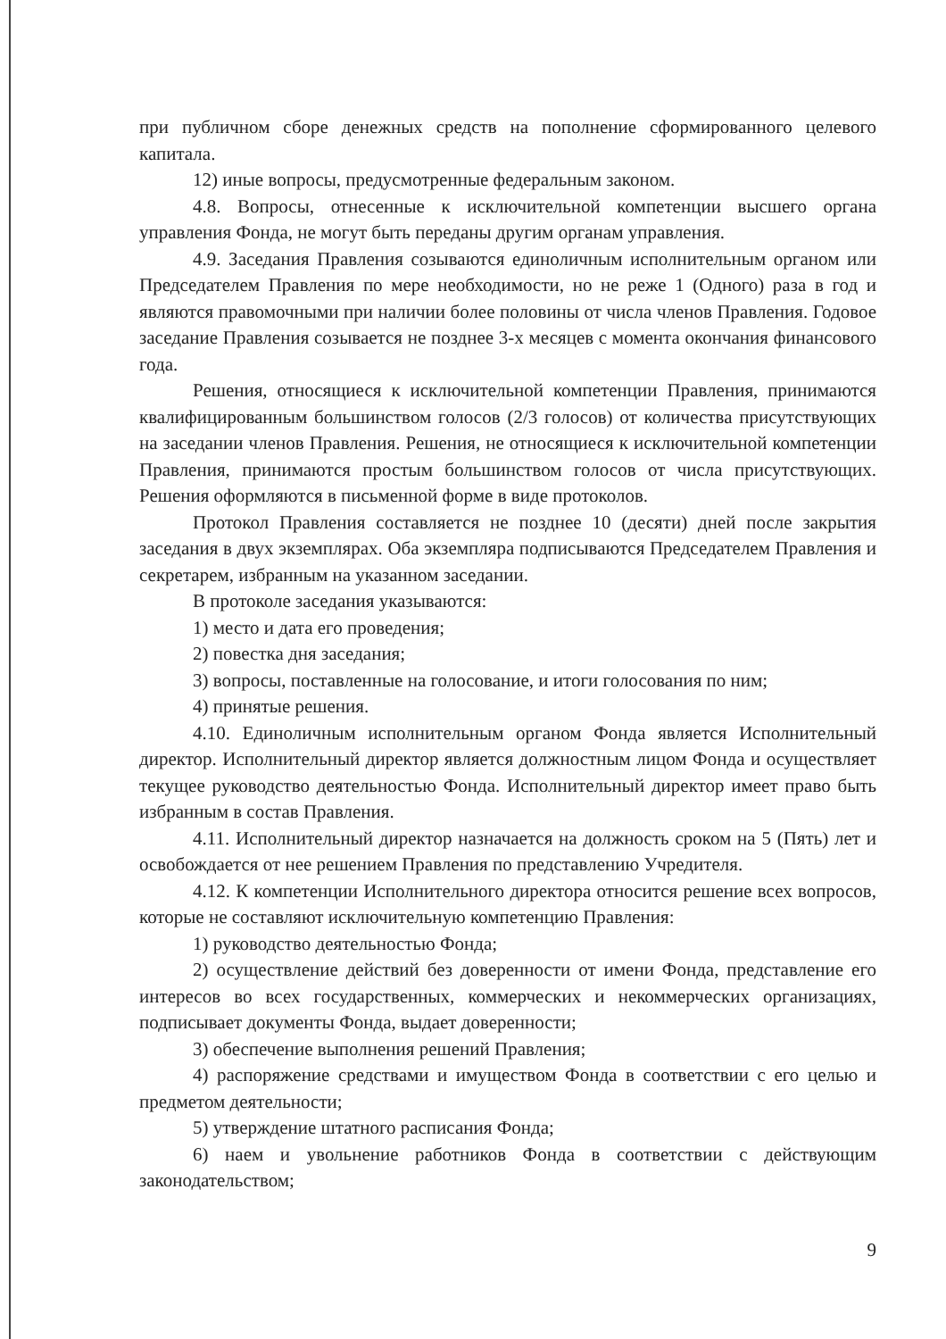при публичном сборе денежных средств на пополнение сформированного целевого капитала.
12) иные вопросы, предусмотренные федеральным законом.
4.8. Вопросы, отнесенные к исключительной компетенции высшего органа управления Фонда, не могут быть переданы другим органам управления.
4.9. Заседания Правления созываются единоличным исполнительным органом или Председателем Правления по мере необходимости, но не реже 1 (Одного) раза в год и являются правомочными при наличии более половины от числа членов Правления. Годовое заседание Правления созывается не позднее 3-х месяцев с момента окончания финансового года.
Решения, относящиеся к исключительной компетенции Правления, принимаются квалифицированным большинством голосов (2/3 голосов) от количества присутствующих на заседании членов Правления. Решения, не относящиеся к исключительной компетенции Правления, принимаются простым большинством голосов от числа присутствующих. Решения оформляются в письменной форме в виде протоколов.
Протокол Правления составляется не позднее 10 (десяти) дней после закрытия заседания в двух экземплярах. Оба экземпляра подписываются Председателем Правления и секретарем, избранным на указанном заседании.
В протоколе заседания указываются:
1) место и дата его проведения;
2) повестка дня заседания;
3) вопросы, поставленные на голосование, и итоги голосования по ним;
4) принятые решения.
4.10. Единоличным исполнительным органом Фонда является Исполнительный директор. Исполнительный директор является должностным лицом Фонда и осуществляет текущее руководство деятельностью Фонда. Исполнительный директор имеет право быть избранным в состав Правления.
4.11. Исполнительный директор назначается на должность сроком на 5 (Пять) лет и освобождается от нее решением Правления по представлению Учредителя.
4.12. К компетенции Исполнительного директора относится решение всех вопросов, которые не составляют исключительную компетенцию Правления:
1) руководство деятельностью Фонда;
2) осуществление действий без доверенности от имени Фонда, представление его интересов во всех государственных, коммерческих и некоммерческих организациях, подписывает документы Фонда, выдает доверенности;
3) обеспечение выполнения решений Правления;
4) распоряжение средствами и имуществом Фонда в соответствии с его целью и предметом деятельности;
5) утверждение штатного расписания Фонда;
6) наем и увольнение работников Фонда в соответствии с действующим законодательством;
9